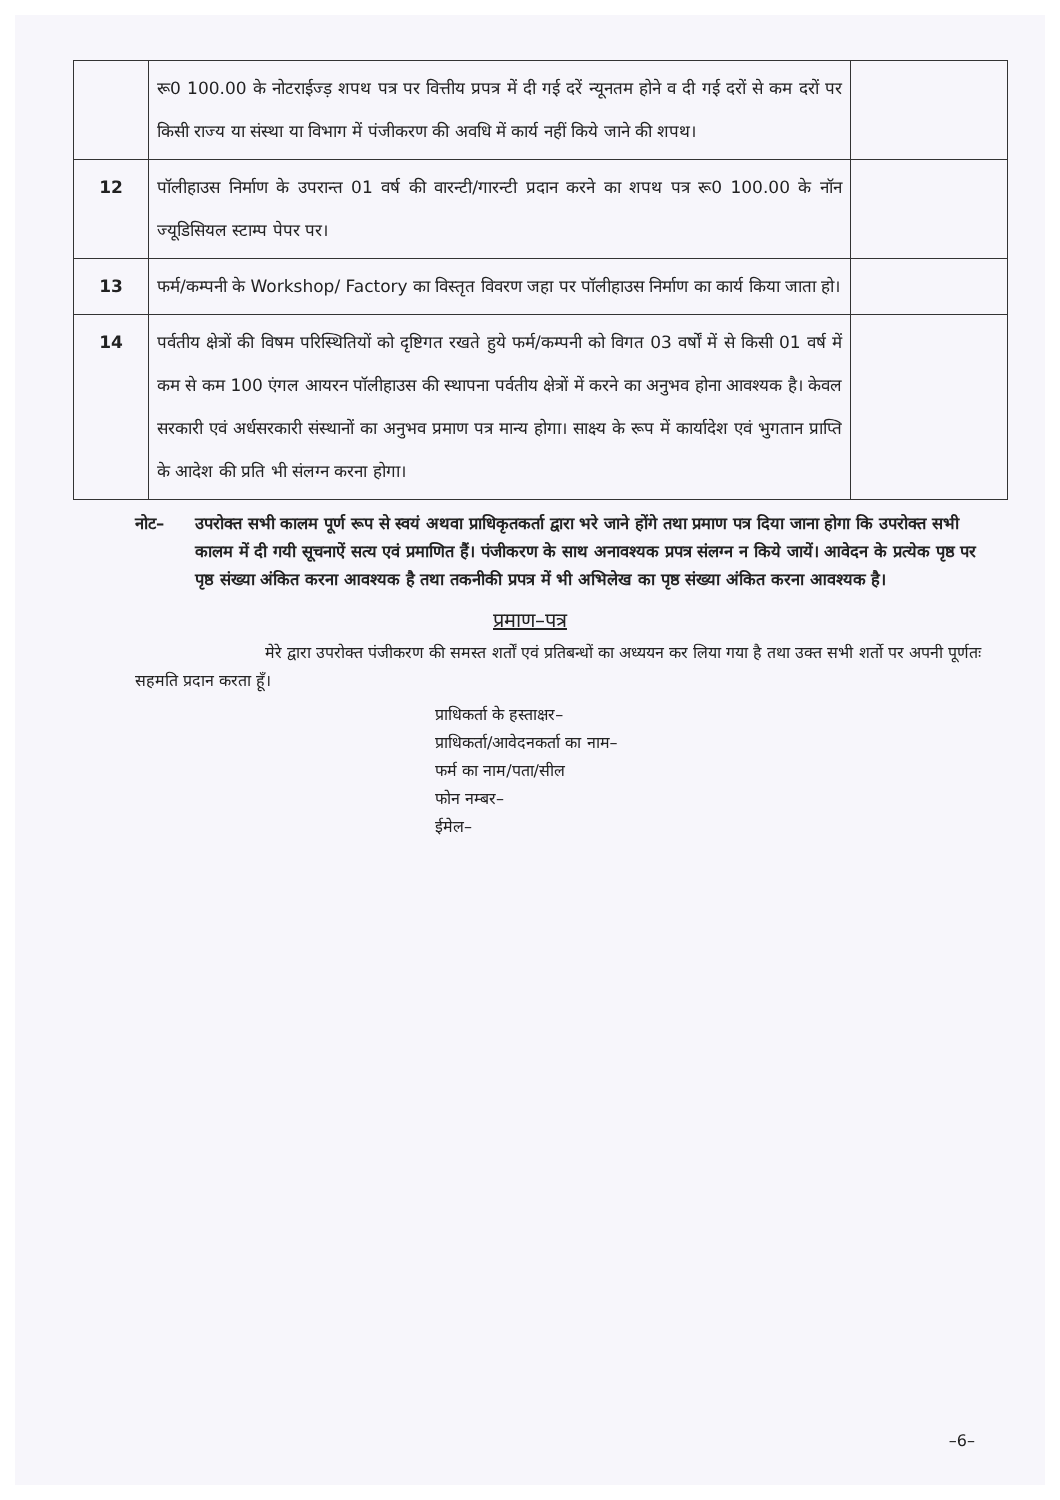| | रू0 100.00 के नोटराईज्ड़ शपथ पत्र पर वित्तीय प्रपत्र में दी गई दरें न्यूनतम होने व दी गई दरों से कम दरों पर किसी राज्य या संस्था या विभाग में पंजीकरण की अवधि में कार्य नहीं किये जाने की शपथ। | |
| 12 | पॉलीहाउस निर्माण के उपरान्त 01 वर्ष की वारन्टी/गारन्टी प्रदान करने का शपथ पत्र रू0 100.00 के नॉन ज्यूडिसियल स्टाम्प पेपर पर। | |
| 13 | फर्म/कम्पनी के Workshop/ Factory का विस्तृत विवरण जहा पर पॉलीहाउस निर्माण का कार्य किया जाता हो। | |
| 14 | पर्वतीय क्षेत्रों की विषम परिस्थितियों को दृष्टिगत रखते हुये फर्म/कम्पनी को विगत 03 वर्षों में से किसी 01 वर्ष में कम से कम 100 एंगल आयरन पॉलीहाउस की स्थापना पर्वतीय क्षेत्रों में करने का अनुभव होना आवश्यक है। केवल सरकारी एवं अर्धसरकारी संस्थानों का अनुभव प्रमाण पत्र मान्य होगा। साक्ष्य के रूप में कार्यादेश एवं भुगतान प्राप्ति के आदेश की प्रति भी संलग्न करना होगा। | |
नोट– उपरोक्त सभी कालम पूर्ण रूप से स्वयं अथवा प्राधिकृतकर्ता द्वारा भरे जाने होंगे तथा प्रमाण पत्र दिया जाना होगा कि उपरोक्त सभी कालम में दी गयी सूचनाऐं सत्य एवं प्रमाणित हैं। पंजीकरण के साथ अनावश्यक प्रपत्र संलग्न न किये जायें। आवेदन के प्रत्येक पृष्ठ पर पृष्ठ संख्या अंकित करना आवश्यक है तथा तकनीकी प्रपत्र में भी अभिलेख का पृष्ठ संख्या अंकित करना आवश्यक है।
प्रमाण–पत्र
मेरे द्वारा उपरोक्त पंजीकरण की समस्त शर्तों एवं प्रतिबन्धों का अध्ययन कर लिया गया है तथा उक्त सभी शर्तो पर अपनी पूर्णतः सहमति प्रदान करता हूँ।
प्राधिकर्ता के हस्ताक्षर–
प्राधिकर्ता/आवेदनकर्ता का नाम–
फर्म का नाम/पता/सील
फोन नम्बर–
ईमेल–
–6–